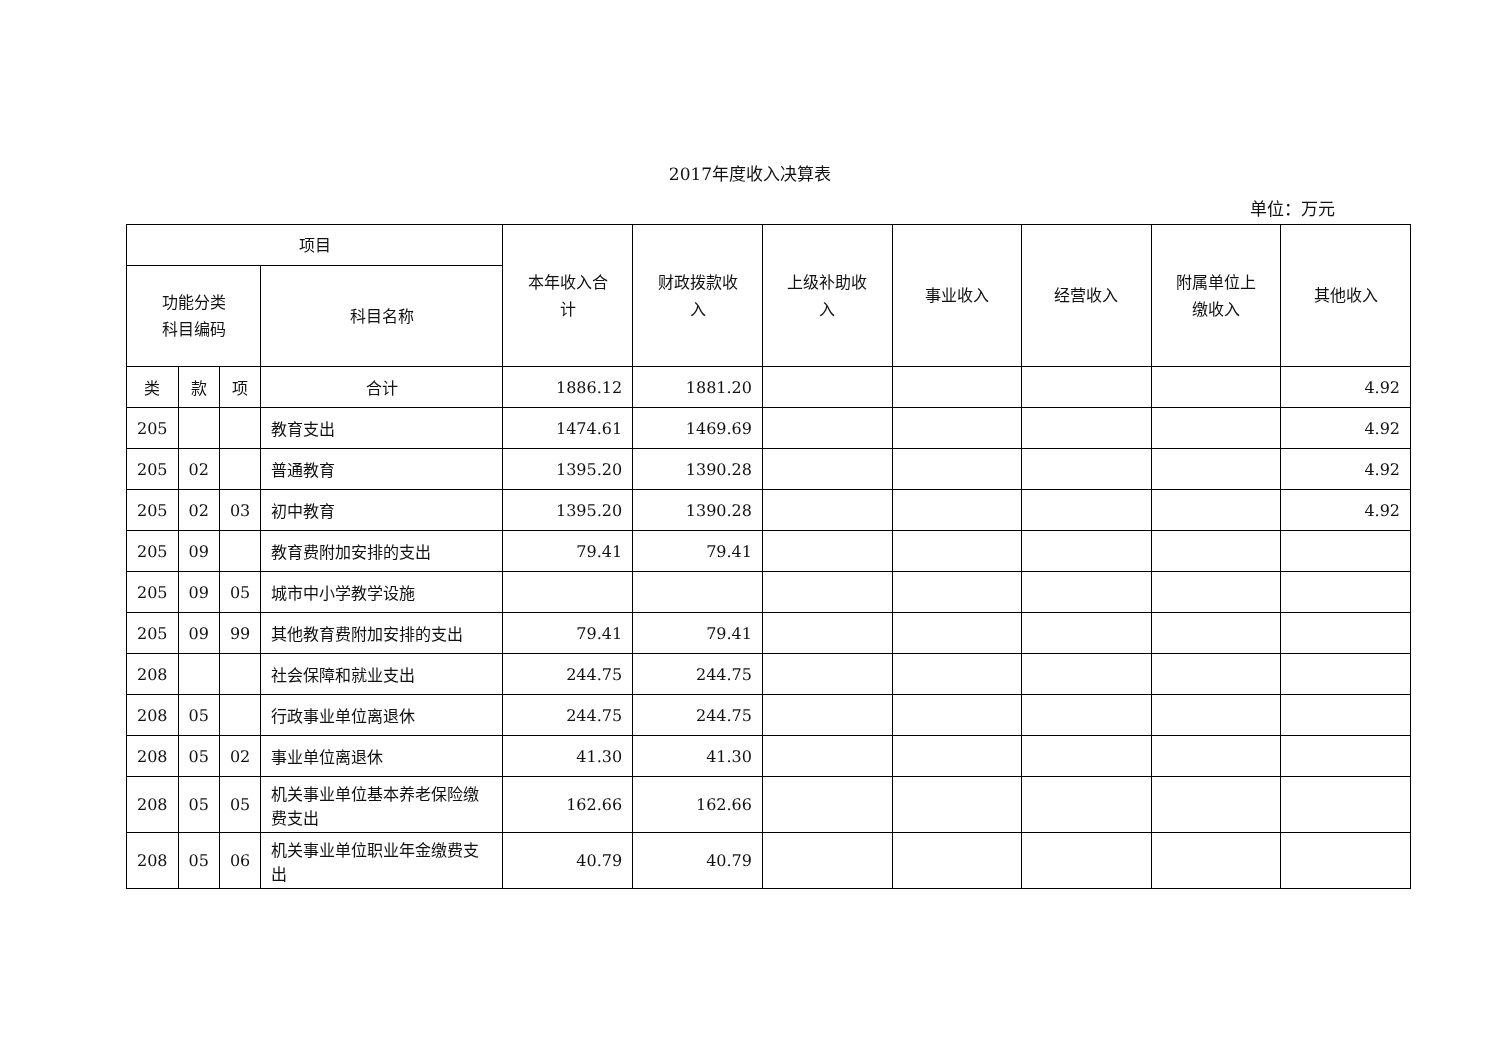2017年度收入决算表
单位：万元
| 项目 | | | | 本年收入合 计 | 财政拨款收 入 | 上级补助收 入 | 事业收入 | 经营收入 | 附属单位上 缴收入 | 其他收入 |
| --- | --- | --- | --- | --- | --- | --- | --- | --- | --- | --- |
| 功能分类 科目编码 | | | 科目名称 | | | | | | | |
| 类 | 款 | 项 | 合计 | 1886.12 | 1881.20 | | | | | 4.92 |
| 205 | | | 教育支出 | 1474.61 | 1469.69 | | | | | 4.92 |
| 205 | 02 | | 普通教育 | 1395.20 | 1390.28 | | | | | 4.92 |
| 205 | 02 | 03 | 初中教育 | 1395.20 | 1390.28 | | | | | 4.92 |
| 205 | 09 | | 教育费附加安排的支出 | 79.41 | 79.41 | | | | | |
| 205 | 09 | 05 | 城市中小学教学设施 | | | | | | | |
| 205 | 09 | 99 | 其他教育费附加安排的支出 | 79.41 | 79.41 | | | | | |
| 208 | | | 社会保障和就业支出 | 244.75 | 244.75 | | | | | |
| 208 | 05 | | 行政事业单位离退休 | 244.75 | 244.75 | | | | | |
| 208 | 05 | 02 | 事业单位离退休 | 41.30 | 41.30 | | | | | |
| 208 | 05 | 05 | 机关事业单位基本养老保险缴费支出 | 162.66 | 162.66 | | | | | |
| 208 | 05 | 06 | 机关事业单位职业年金缴费支出 | 40.79 | 40.79 | | | | | |